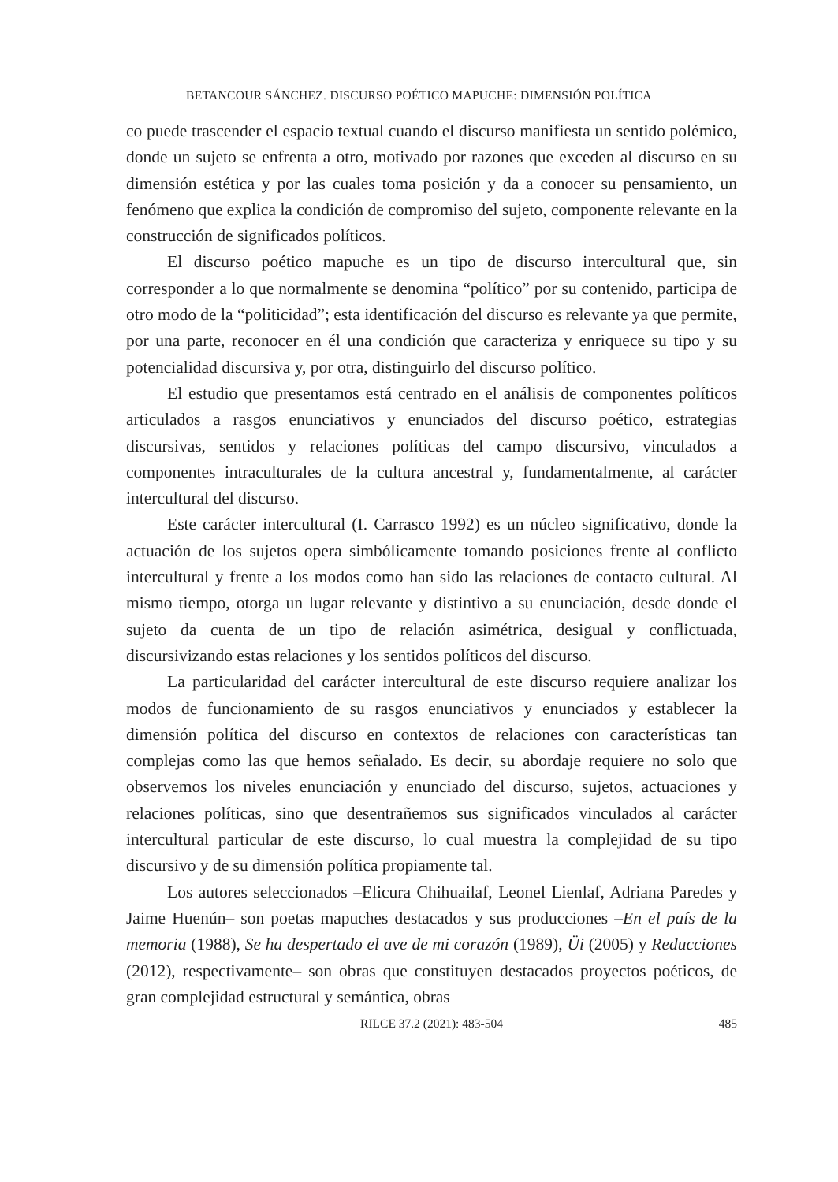BETANCOUR SÁNCHEZ. DISCURSO POÉTICO MAPUCHE: DIMENSIÓN POLÍTICA
co puede trascender el espacio textual cuando el discurso manifiesta un sentido polémico, donde un sujeto se enfrenta a otro, motivado por razones que exceden al discurso en su dimensión estética y por las cuales toma posición y da a conocer su pensamiento, un fenómeno que explica la condición de compromiso del sujeto, componente relevante en la construcción de significados políticos.
El discurso poético mapuche es un tipo de discurso intercultural que, sin corresponder a lo que normalmente se denomina “político” por su contenido, participa de otro modo de la “politicidad”; esta identificación del discurso es relevante ya que permite, por una parte, reconocer en él una condición que caracteriza y enriquece su tipo y su potencialidad discursiva y, por otra, distinguirlo del discurso político.
El estudio que presentamos está centrado en el análisis de componentes políticos articulados a rasgos enunciativos y enunciados del discurso poético, estrategias discursivas, sentidos y relaciones políticas del campo discursivo, vinculados a componentes intraculturales de la cultura ancestral y, fundamentalmente, al carácter intercultural del discurso.
Este carácter intercultural (I. Carrasco 1992) es un núcleo significativo, donde la actuación de los sujetos opera simbólicamente tomando posiciones frente al conflicto intercultural y frente a los modos como han sido las relaciones de contacto cultural. Al mismo tiempo, otorga un lugar relevante y distintivo a su enunciación, desde donde el sujeto da cuenta de un tipo de relación asimétrica, desigual y conflictuada, discursivizando estas relaciones y los sentidos políticos del discurso.
La particularidad del carácter intercultural de este discurso requiere analizar los modos de funcionamiento de su rasgos enunciativos y enunciados y establecer la dimensión política del discurso en contextos de relaciones con características tan complejas como las que hemos señalado. Es decir, su abordaje requiere no solo que observemos los niveles enunciación y enunciado del discurso, sujetos, actuaciones y relaciones políticas, sino que desentrañemos sus significados vinculados al carácter intercultural particular de este discurso, lo cual muestra la complejidad de su tipo discursivo y de su dimensión política propiamente tal.
Los autores seleccionados –Elicura Chihuailaf, Leonel Lienlaf, Adriana Paredes y Jaime Huenún– son poetas mapuches destacados y sus producciones –En el país de la memoria (1988), Se ha despertado el ave de mi corazón (1989), Üi (2005) y Reducciones (2012), respectivamente– son obras que constituyen destacados proyectos poéticos, de gran complejidad estructural y semántica, obras
RILCE 37.2 (2021): 483-504 485